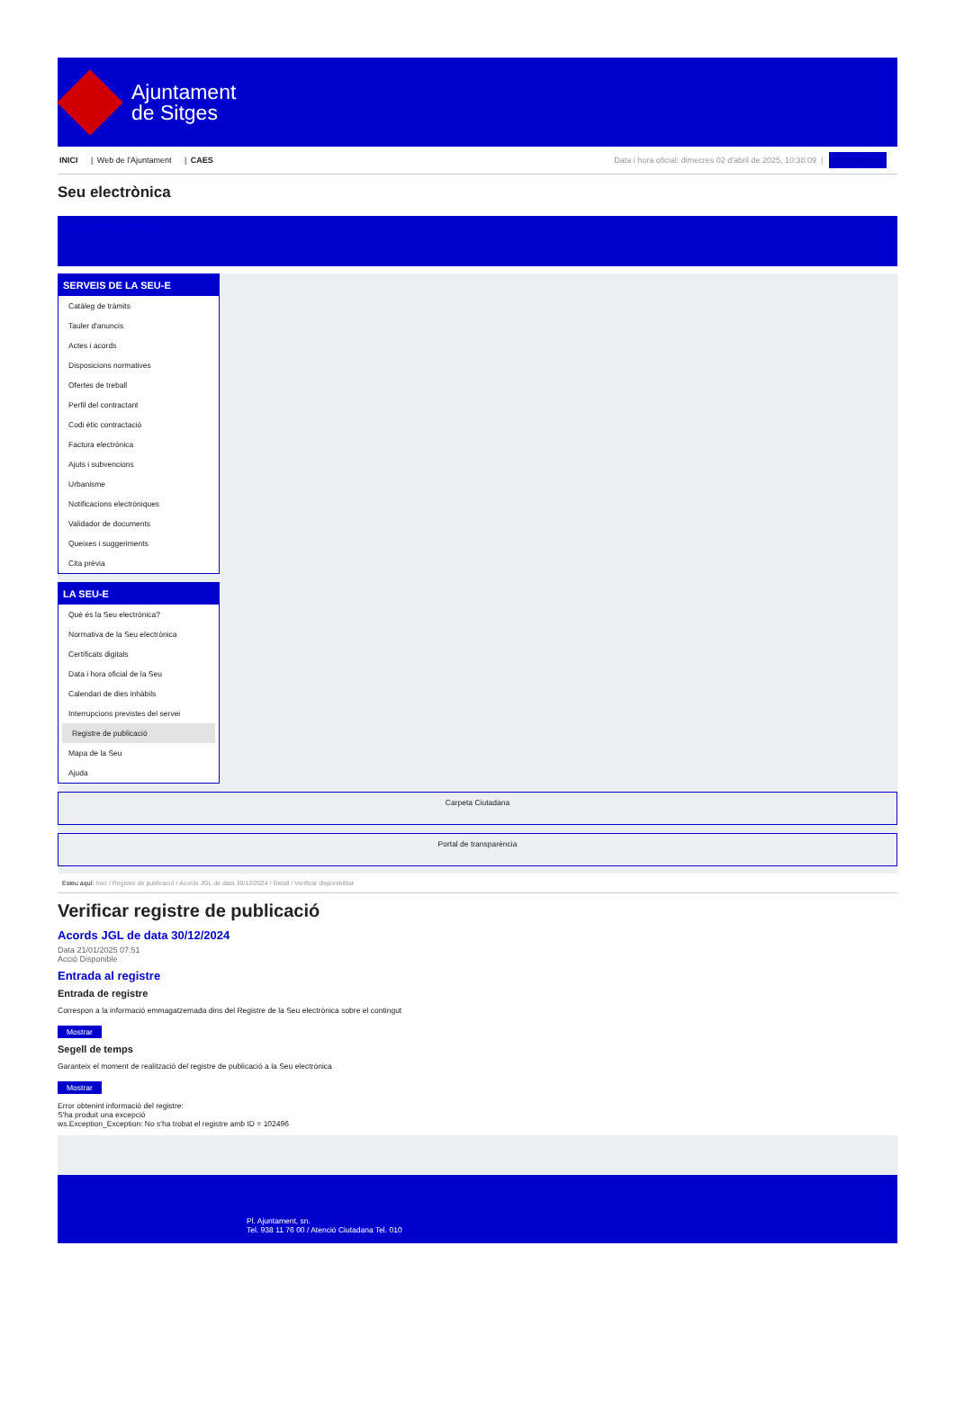Ajuntament
de Sitges
INICI | Web de l'Ajuntament | CAES
Data i hora oficial: dimecres 02 d'abril de 2025, 10:38:09 | Sincronitzar
Seu electrònica
Obtenir còpia autèntica
SERVEIS DE LA SEU-E
Catàleg de tràmits
Tauler d'anuncis
Actes i acords
Disposicions normatives
Ofertes de treball
Perfil del contractant
Codi ètic contractació
Factura electrònica
Ajuts i subvencions
Urbanisme
Notificacions electròniques
Validador de documents
Queixes i suggeriments
Cita prèvia
LA SEU-E
Què és la Seu electrònica?
Normativa de la Seu electrònica
Certificats digitals
Data i hora oficial de la Seu
Calendari de dies inhàbils
Interrupcions previstes del servei
Registre de publicació
Mapa de la Seu
Ajuda
Carpeta Ciutadana
Portal de transparència
Esteu aquí: Inici / Registre de publicació / Acords JGL de data 30/12/2024 / Detall / Verificar disponibilitat
Verificar registre de publicació
Acords JGL de data 30/12/2024
Data 21/01/2025 07:51
Acció Disponible
Entrada al registre
Entrada de registre
Correspon a la informació emmagatzemada dins del Registre de la Seu electrònica sobre el contingut
Mostrar
Segell de temps
Garanteix el moment de realització del registre de publicació a la Seu electrònica
Mostrar
Error obtenint informació del registre:
S'ha produit una excepció
ws.Exception_Exception: No s'ha trobat el registre amb ID = 102496
Pl. Ajuntament, sn.
Tel. 938 11 76 00 / Atenció Ciutadana Tel. 010